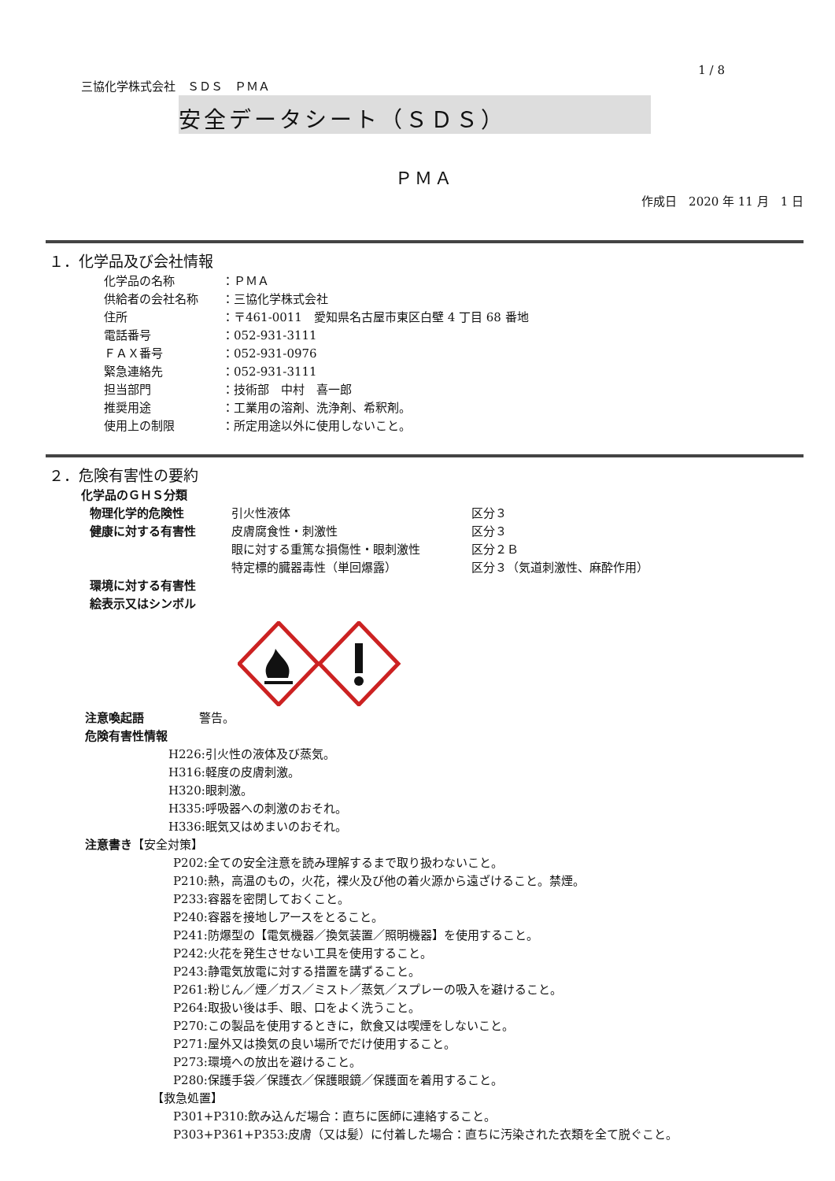1 / 8
三協化学株式会社　ＳＤＳ　ＰＭＡ
安全データシート（ＳＤＳ）
ＰＭＡ
作成日　2020 年 11 月　1 日
１．化学品及び会社情報
化学品の名称 ：ＰＭＡ
供給者の会社名称 ：三協化学株式会社
住所 ：〒461-0011　愛知県名古屋市東区白壁 4 丁目 68 番地
電話番号 ：052-931-3111
ＦＡＸ番号 ：052-931-0976
緊急連絡先 ：052-931-3111
担当部門 ：技術部　中村　喜一郎
推奨用途 ：工業用の溶剤、洗浄剤、希釈剤。
使用上の制限 ：所定用途以外に使用しないこと。
２．危険有害性の要約
化学品のＧＨＳ分類
物理化学的危険性 引火性液体 区分３
健康に対する有害性 皮膚腐食性・刺激性 区分３
眼に対する重篤な損傷性・眼刺激性 区分２Ｂ
特定標的臓器毒性（単回爆露） 区分３（気道刺激性、麻酔作用）
環境に対する有害性
絵表示又はシンボル
注意喚起語 警告。
危険有害性情報
H226:引火性の液体及び蒸気。
H316:軽度の皮膚刺激。
H320:眼刺激。
H335:呼吸器への刺激のおそれ。
H336:眠気又はめまいのおそれ。
注意書き【安全対策】
P202:全ての安全注意を読み理解するまで取り扱わないこと。
P210:熱，高温のもの，火花，裸火及び他の着火源から遠ざけること。禁煙。
P233:容器を密閉しておくこと。
P240:容器を接地しアースをとること。
P241:防爆型の【電気機器／換気装置／照明機器】を使用すること。
P242:火花を発生させない工具を使用すること。
P243:静電気放電に対する措置を講ずること。
P261:粉じん／煙／ガス／ミスト／蒸気／スプレーの吸入を避けること。
P264:取扱い後は手、眼、口をよく洗うこと。
P270:この製品を使用するときに，飲食又は喫煙をしないこと。
P271:屋外又は換気の良い場所でだけ使用すること。
P273:環境への放出を避けること。
P280:保護手袋／保護衣／保護眼鏡／保護面を着用すること。
【救急処置】
P301+P310:飲み込んだ場合：直ちに医師に連絡すること。
P303+P361+P353:皮膚（又は髪）に付着した場合：直ちに汚染された衣類を全て脱ぐこと。